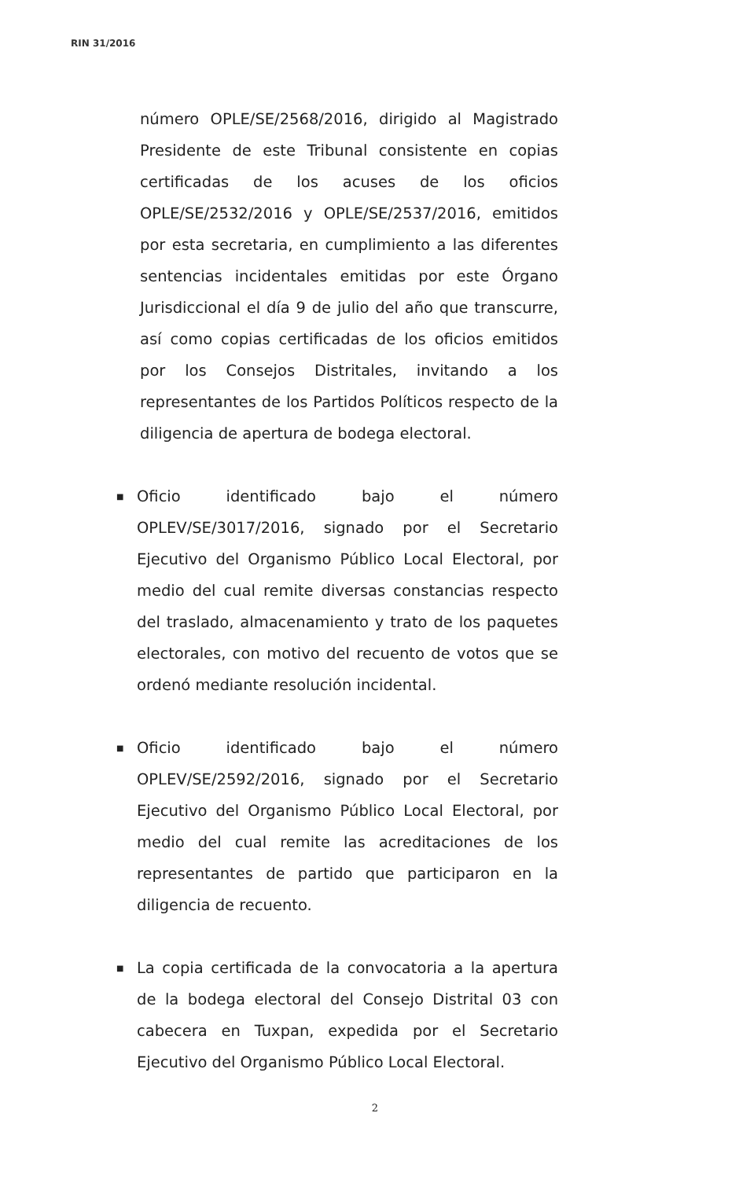RIN 31/2016
número OPLE/SE/2568/2016, dirigido al Magistrado Presidente de este Tribunal consistente en copias certificadas de los acuses de los oficios OPLE/SE/2532/2016 y OPLE/SE/2537/2016, emitidos por esta secretaria, en cumplimiento a las diferentes sentencias incidentales emitidas por este Órgano Jurisdiccional el día 9 de julio del año que transcurre, así como copias certificadas de los oficios emitidos por los Consejos Distritales, invitando a los representantes de los Partidos Políticos respecto de la diligencia de apertura de bodega electoral.
■ Oficio identificado bajo el número OPLEV/SE/3017/2016, signado por el Secretario Ejecutivo del Organismo Público Local Electoral, por medio del cual remite diversas constancias respecto del traslado, almacenamiento y trato de los paquetes electorales, con motivo del recuento de votos que se ordenó mediante resolución incidental.
■ Oficio identificado bajo el número OPLEV/SE/2592/2016, signado por el Secretario Ejecutivo del Organismo Público Local Electoral, por medio del cual remite las acreditaciones de los representantes de partido que participaron en la diligencia de recuento.
■ La copia certificada de la convocatoria a la apertura de la bodega electoral del Consejo Distrital 03 con cabecera en Tuxpan, expedida por el Secretario Ejecutivo del Organismo Público Local Electoral.
2